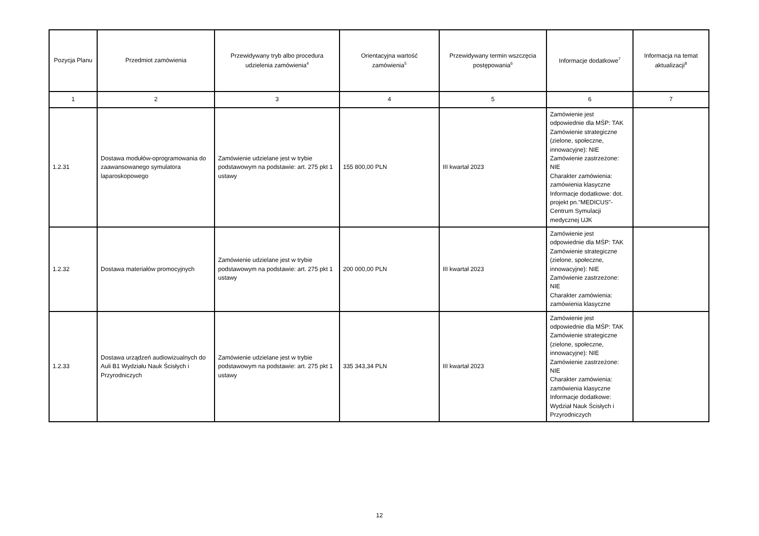| Pozycja Planu | Przedmiot zamówienia | Przewidywany tryb albo procedura udzielenia zamówienia<sup>4</sup> | Orientacyjna wartość zamówienia<sup>5</sup> | Przewidywany termin wszczęcia postępowania<sup>6</sup> | Informacje dodatkowe<sup>7</sup> | Informacja na temat aktualizacji<sup>8</sup> |
| --- | --- | --- | --- | --- | --- | --- |
| 1 | 2 | 3 | 4 | 5 | 6 | 7 |
| 1.2.31 | Dostawa modułów-oprogramowania do zaawansowanego symulatora laparoskopowego | Zamówienie udzielane jest w trybie podstawowym na podstawie: art. 275 pkt 1 ustawy | 155 800,00 PLN | III kwartał 2023 | Zamówienie jest odpowiednie dla MŚP: TAK Zamówienie strategiczne (zielone, społeczne, innowacyjne): NIE Zamówienie zastrzeżone: NIE Charakter zamówienia: zamówienia klasyczne Informacje dodatkowe: dot. projekt pn."MEDICUS"- Centrum Symulacji medycznej UJK | |
| 1.2.32 | Dostawa materiałów promocyjnych | Zamówienie udzielane jest w trybie podstawowym na podstawie: art. 275 pkt 1 ustawy | 200 000,00 PLN | III kwartał 2023 | Zamówienie jest odpowiednie dla MŚP: TAK Zamówienie strategiczne (zielone, społeczne, innowacyjne): NIE Zamówienie zastrzeżone: NIE Charakter zamówienia: zamówienia klasyczne | |
| 1.2.33 | Dostawa urządzeń audiowizualnych do Auli B1 Wydziału Nauk Ścisłych i Przyrodniczych | Zamówienie udzielane jest w trybie podstawowym na podstawie: art. 275 pkt 1 ustawy | 335 343,34 PLN | III kwartał 2023 | Zamówienie jest odpowiednie dla MŚP: TAK Zamówienie strategiczne (zielone, społeczne, innowacyjne): NIE Zamówienie zastrzeżone: NIE Charakter zamówienia: zamówienia klasyczne Informacje dodatkowe: Wydział Nauk Ścisłych i Przyrodniczych | |
12